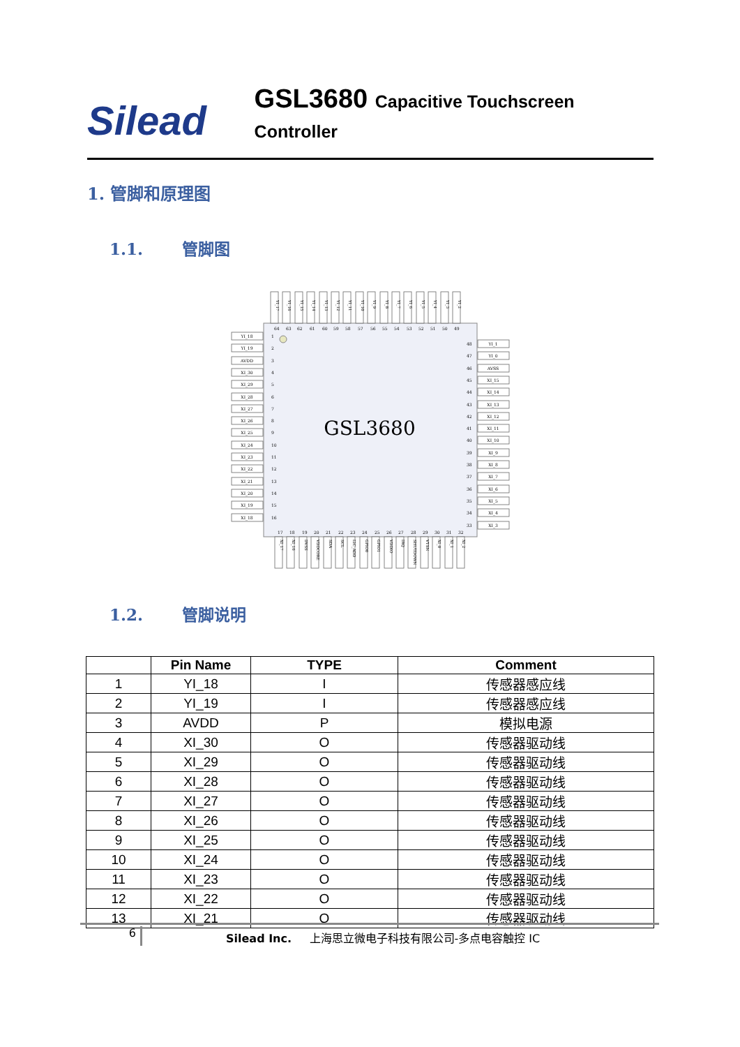Silead
GSL3680 Capacitive Touchscreen Controller
1. 管脚和原理图
1.1. 管脚图
GSL3680
YI_18
YI_19
AVDD
XI_30
XI_29
XI_28
XI_27
XI_26
XI_25
XI_24
XI_23
XI_22
XI_21
XI_20
XI_19
XI_18
YI_1
YI_0
AVSS
XI_15
XI_14
XI_13
XI_12
XI_11
XI_10
XI_9
XI_8
XI_7
XI_6
XI_5
XI_4
XI_3
1
2
3
4
5
6
7
8
9
10
11
12
13
14
15
16
48
47
46
45
44
43
42
41
40
39
38
37
36
35
34
33
64
63
62
61
60
59
58
57
56
55
54
53
52
51
50
49
17
18
19
20
21
22
23
24
25
26
27
28
29
30
31
32
YI_17
YI_16
YI_15
YI_14
YI_13
YI_12
YI_11
YI_10
YI_9
YI_8
YI_7
YI_6
YI_5
YI_4
YI_3
YI_2
XI_17
XI_16
DVSS
VDDCORE
SDA
SCL
I2C_ADD
GPIO0
GPIO1
VDDIO
IRQ
SHUTDOWN
VTSN
XI_0
XI_1
XI_2
1.2. 管脚说明
| | Pin Name | TYPE | Comment |
| --- | --- | --- | --- |
| 1 | YI_18 | I | 传感器感应线 |
| 2 | YI_19 | I | 传感器感应线 |
| 3 | AVDD | P | 模拟电源 |
| 4 | XI_30 | O | 传感器驱动线 |
| 5 | XI_29 | O | 传感器驱动线 |
| 6 | XI_28 | O | 传感器驱动线 |
| 7 | XI_27 | O | 传感器驱动线 |
| 8 | XI_26 | O | 传感器驱动线 |
| 9 | XI_25 | O | 传感器驱动线 |
| 10 | XI_24 | O | 传感器驱动线 |
| 11 | XI_23 | O | 传感器驱动线 |
| 12 | XI_22 | O | 传感器驱动线 |
| 13 | XI_21 | O | 传感器驱动线 |
6
Silead Inc. 上海思立微电子科技有限公司-多点电容触控 IC